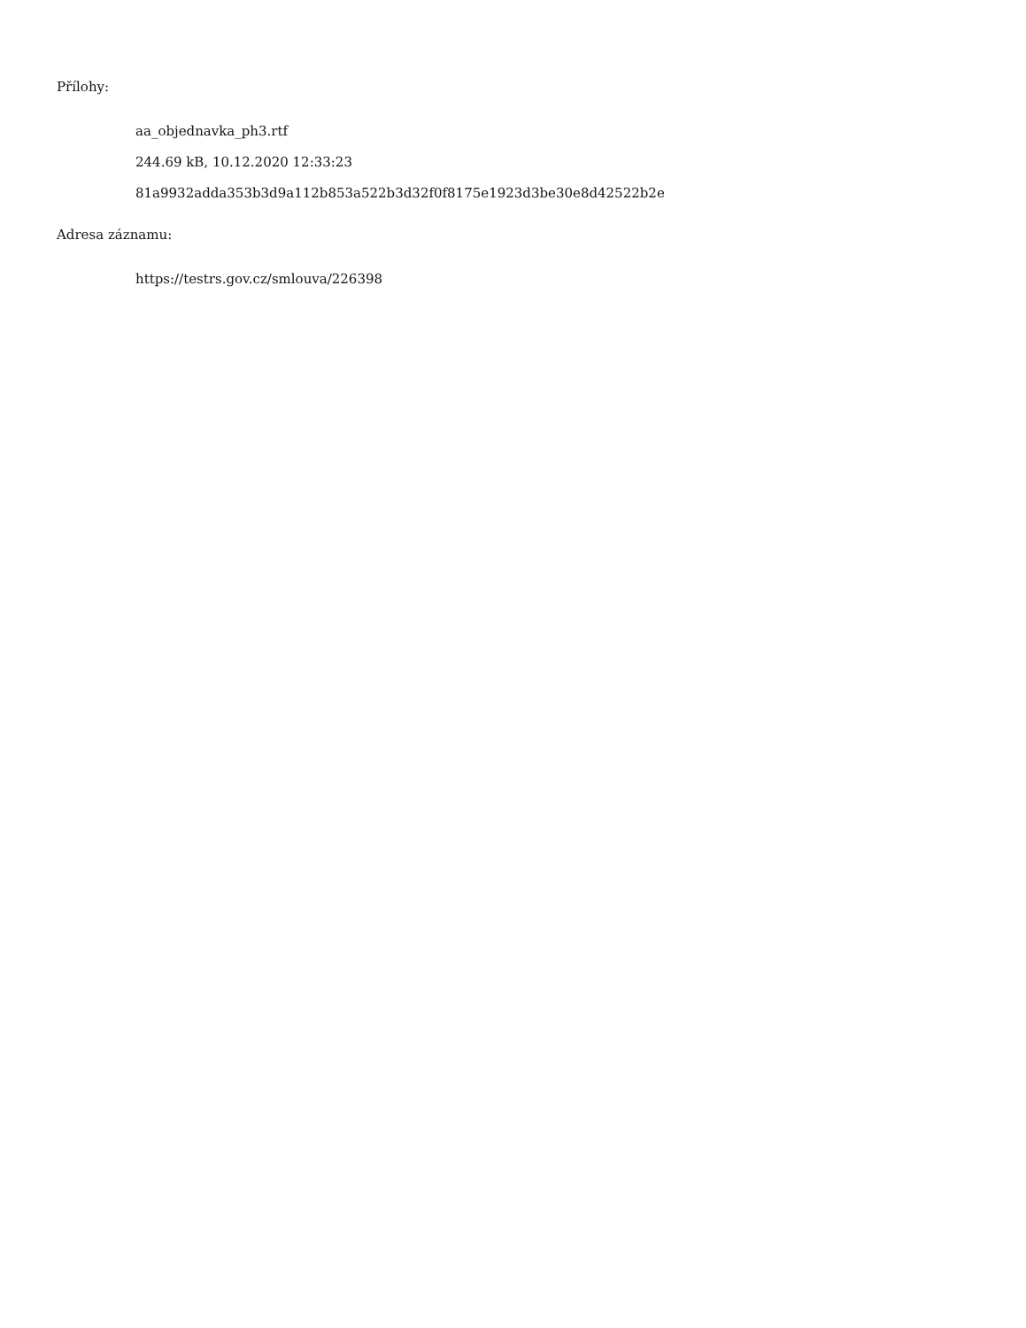Přílohy:
aa_objednavka_ph3.rtf
244.69 kB, 10.12.2020 12:33:23
81a9932adda353b3d9a112b853a522b3d32f0f8175e1923d3be30e8d42522b2e
Adresa záznamu:
https://testrs.gov.cz/smlouva/226398